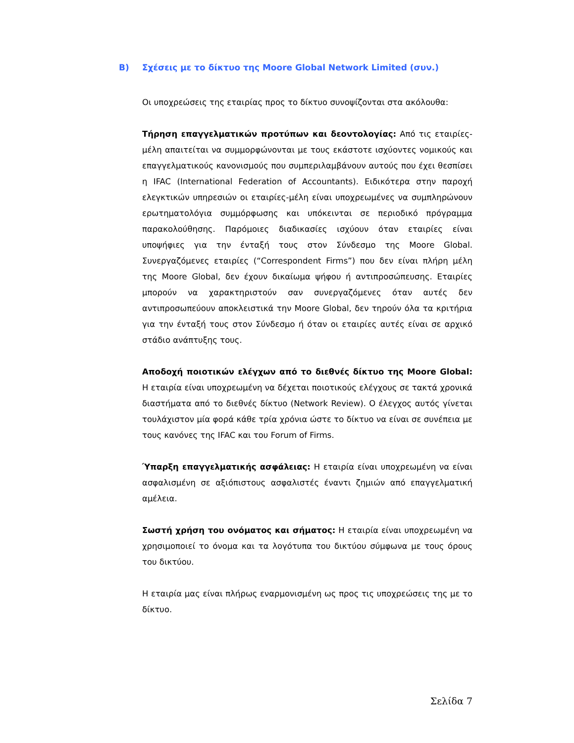B) Σχέσεις με το δίκτυο της Moore Global Network Limited (συν.)
Οι υποχρεώσεις της εταιρίας προς το δίκτυο συνοψίζονται στα ακόλουθα:
Τήρηση επαγγελματικών προτύπων και δεοντολογίας: Από τις εταιρίες-μέλη απαιτείται να συμμορφώνονται με τους εκάστοτε ισχύοντες νομικούς και επαγγελματικούς κανονισμούς που συμπεριλαμβάνουν αυτούς που έχει θεσπίσει η IFAC (International Federation of Accountants). Ειδικότερα στην παροχή ελεγκτικών υπηρεσιών οι εταιρίες-μέλη είναι υποχρεωμένες να συμπληρώνουν ερωτηματολόγια συμμόρφωσης και υπόκεινται σε περιοδικό πρόγραμμα παρακολούθησης. Παρόμοιες διαδικασίες ισχύουν όταν εταιρίες είναι υποψήφιες για την ένταξή τους στον Σύνδεσμο της Moore Global. Συνεργαζόμενες εταιρίες (“Correspondent Firms”) που δεν είναι πλήρη μέλη της Moore Global, δεν έχουν δικαίωμα ψήφου ή αντιπροσώπευσης. Εταιρίες μπορούν να χαρακτηριστούν σαν συνεργαζόμενες όταν αυτές δεν αντιπροσωπεύουν αποκλειστικά την Moore Global, δεν τηρούν όλα τα κριτήρια για την ένταξή τους στον Σύνδεσμο ή όταν οι εταιρίες αυτές είναι σε αρχικό στάδιο ανάπτυξης τους.
Αποδοχή ποιοτικών ελέγχων από το διεθνές δίκτυο της Moore Global: Η εταιρία είναι υποχρεωμένη να δέχεται ποιοτικούς ελέγχους σε τακτά χρονικά διαστήματα από το διεθνές δίκτυο (Network Review). Ο έλεγχος αυτός γίνεται τουλάχιστον μία φορά κάθε τρία χρόνια ώστε το δίκτυο να είναι σε συνέπεια με τους κανόνες της IFAC και του Forum of Firms.
Ύπαρξη επαγγελματικής ασφάλειας: Η εταιρία είναι υποχρεωμένη να είναι ασφαλισμένη σε αξιόπιστους ασφαλιστές έναντι ζημιών από επαγγελματική αμέλεια.
Σωστή χρήση του ονόματος και σήματος: Η εταιρία είναι υποχρεωμένη να χρησιμοποιεί το όνομα και τα λογότυπα του δικτύου σύμφωνα με τους όρους του δικτύου.
Η εταιρία μας είναι πλήρως εναρμονισμένη ως προς τις υποχρεώσεις της με το δίκτυο.
Σελίδα 7